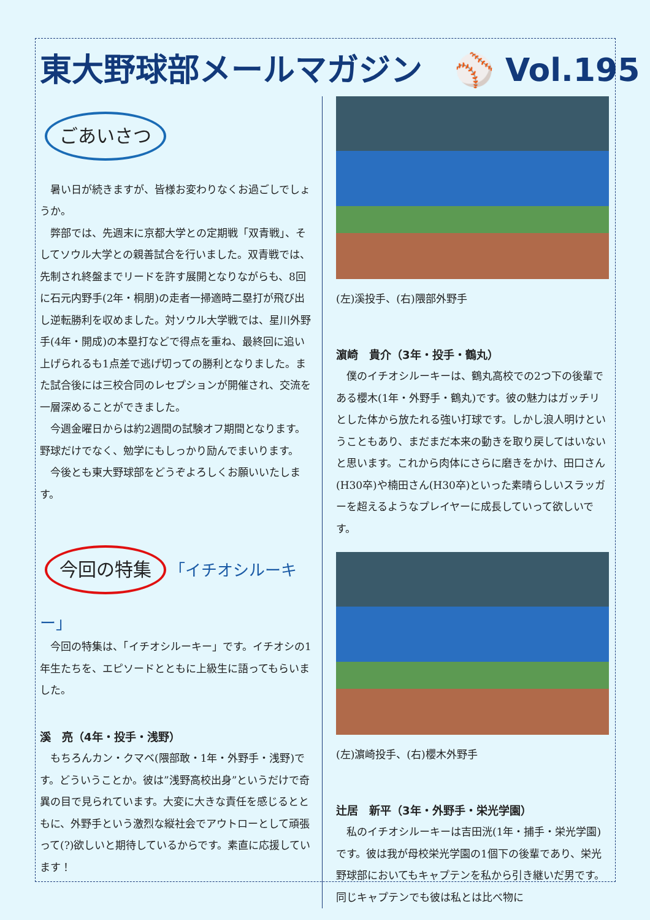東大野球部メールマガジン　⚾ Vol.195
ごあいさつ
暑い日が続きますが、皆様お変わりなくお過ごしでしょうか。
弊部では、先週末に京都大学との定期戦「双青戦」、そしてソウル大学との親善試合を行いました。双青戦では、先制され終盤までリードを許す展開となりながらも、8回に石元内野手(2年・桐朋)の走者一掃適時二塁打が飛び出し逆転勝利を収めました。対ソウル大学戦では、星川外野手(4年・開成)の本塁打などで得点を重ね、最終回に追い上げられるも1点差で逃げ切っての勝利となりました。また試合後には三校合同のレセプションが開催され、交流を一層深めることができました。
今週金曜日からは約2週間の試験オフ期間となります。野球だけでなく、勉学にもしっかり励んでまいります。
今後とも東大野球部をどうぞよろしくお願いいたします。
今回の特集 「イチオシルーキー」
今回の特集は、「イチオシルーキー」です。イチオシの1年生たちを、エピソードとともに上級生に語ってもらいました。
溪　亮（4年・投手・浅野）
もちろんカン・クマベ(隈部敢・1年・外野手・浅野)です。どういうことか。彼は”浅野高校出身”というだけで奇異の目で見られています。大変に大きな責任を感じるとともに、外野手という激烈な縦社会でアウトローとして頑張って(?)欲しいと期待しているからです。素直に応援しています！
(左)溪投手、(右)隈部外野手
濵崎　貴介（3年・投手・鶴丸）
僕のイチオシルーキーは、鶴丸高校での2つ下の後輩である櫻木(1年・外野手・鶴丸)です。彼の魅力はガッチリとした体から放たれる強い打球です。しかし浪人明けということもあり、まだまだ本来の動きを取り戻してはいないと思います。これから肉体にさらに磨きをかけ、田口さん(H30卒)や楠田さん(H30卒)といった素晴らしいスラッガーを超えるようなプレイヤーに成長していって欲しいです。
(左)濵崎投手、(右)櫻木外野手
辻居　新平（3年・外野手・栄光学園）
私のイチオシルーキーは吉田洸(1年・捕手・栄光学園)です。彼は我が母校栄光学園の1個下の後輩であり、栄光野球部においてもキャプテンを私から引き継いだ男です。同じキャプテンでも彼は私とは比べ物に